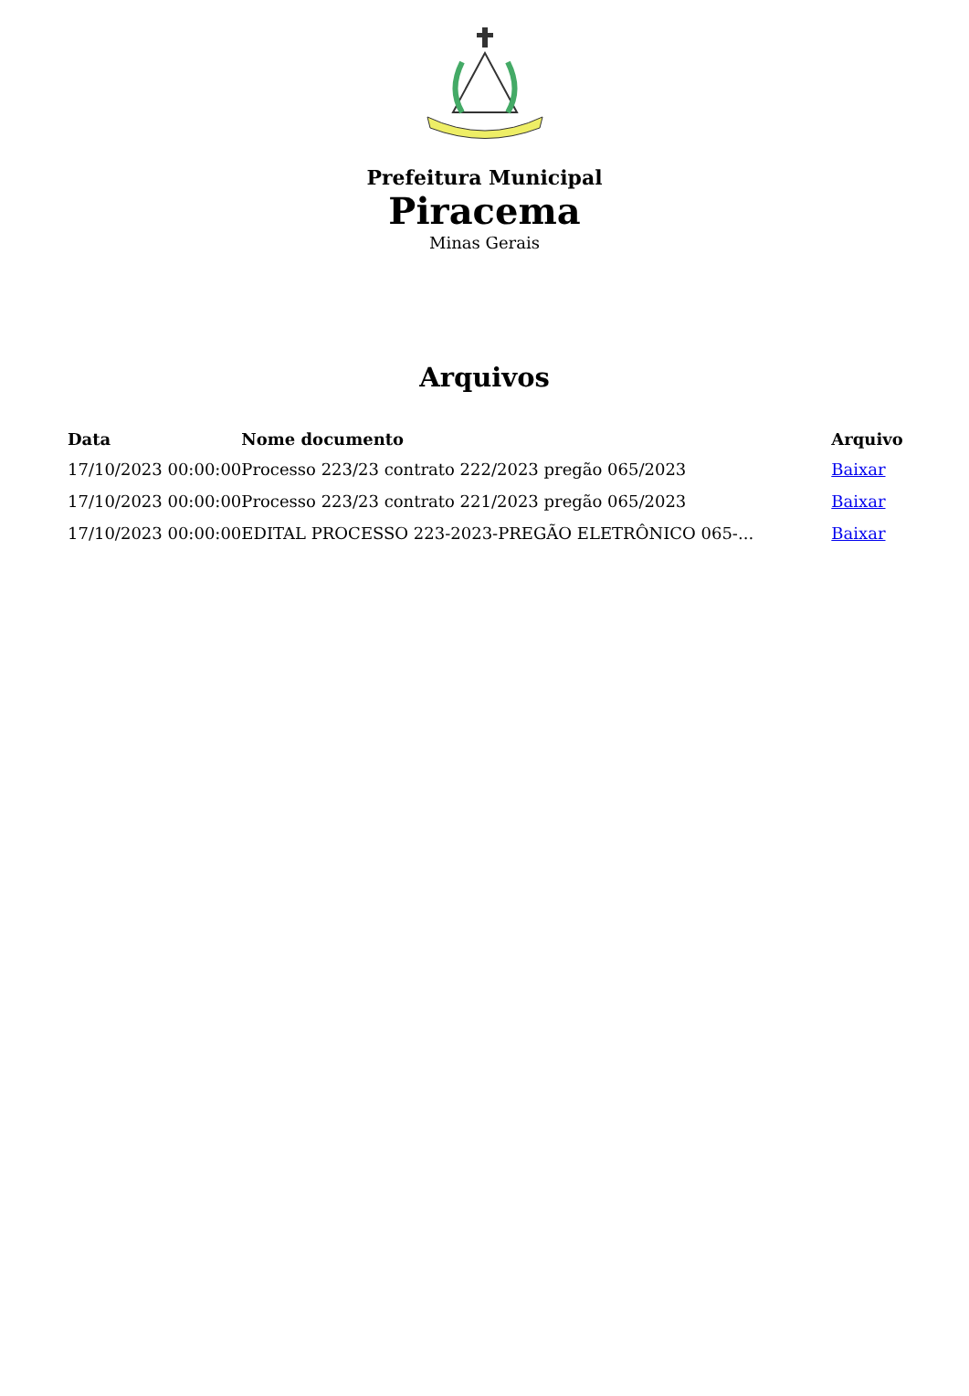Prefeitura Municipal
Piracema
Minas Gerais
Arquivos
| Data | Nome documento | Arquivo |
| --- | --- | --- |
| 17/10/2023 00:00:00 | Processo 223/23 contrato 222/2023 pregão 065/2023 | Baixar |
| 17/10/2023 00:00:00 | Processo 223/23 contrato 221/2023 pregão 065/2023 | Baixar |
| 17/10/2023 00:00:00 | EDITAL PROCESSO 223-2023-PREGÃO ELETRÔNICO 065-... | Baixar |